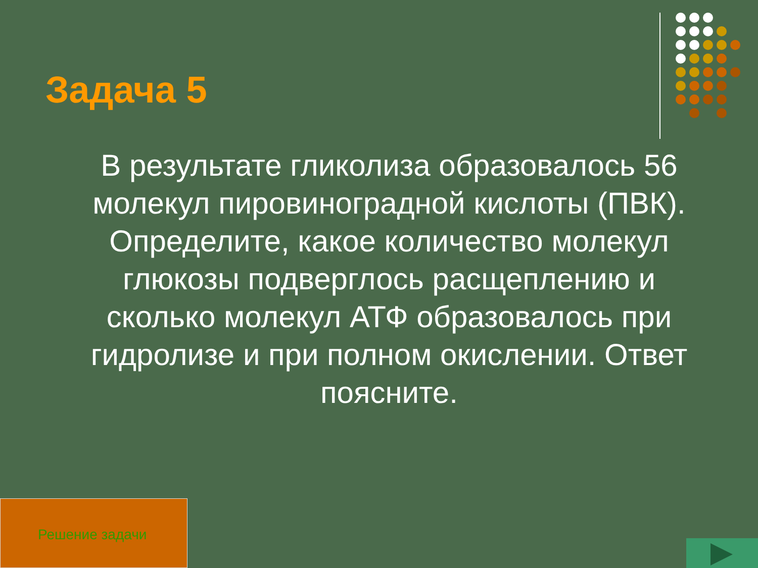Задача 5
В результате гликолиза образовалось 56 молекул пировиноградной кислоты (ПВК). Определите, какое количество молекул глюкозы подверглось расщеплению и сколько молекул АТФ образовалось при гидролизе и при полном окислении. Ответ поясните.
Решение задачи